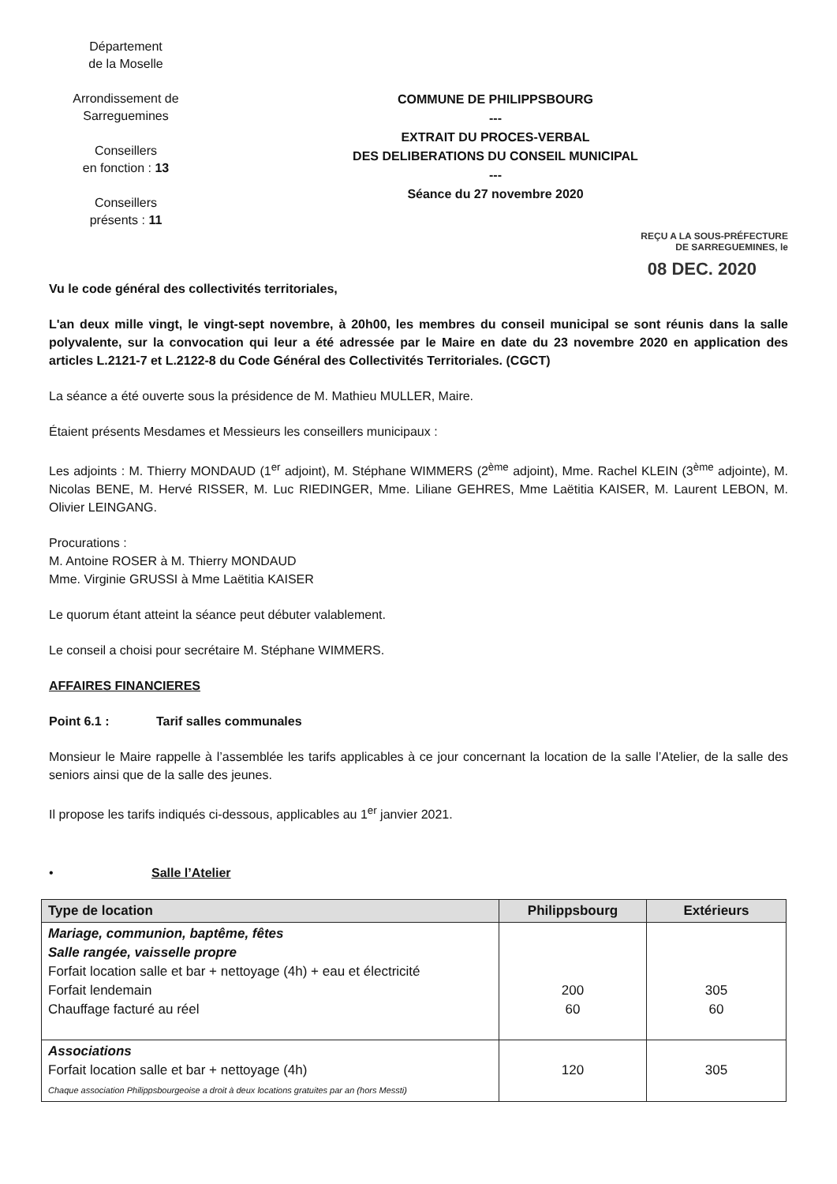Département
de la Moselle
Arrondissement de
Sarreguemines
Conseillers
en fonction : 13
Conseillers
présents : 11
COMMUNE DE PHILIPPSBOURG
---
EXTRAIT DU PROCES-VERBAL
DES DELIBERATIONS DU CONSEIL MUNICIPAL
---
Séance du 27 novembre 2020
REÇU A LA SOUS-PRÉFECTURE
DE SARREGUEMINES, le
08 DEC. 2020
Vu le code général des collectivités territoriales,
L'an deux mille vingt, le vingt-sept novembre, à 20h00, les membres du conseil municipal se sont réunis dans la salle polyvalente, sur la convocation qui leur a été adressée par le Maire en date du 23 novembre 2020 en application des articles L.2121-7 et L.2122-8 du Code Général des Collectivités Territoriales. (CGCT)
La séance a été ouverte sous la présidence de M. Mathieu MULLER, Maire.
Étaient présents Mesdames et Messieurs les conseillers municipaux :
Les adjoints : M. Thierry MONDAUD (1<sup>er</sup> adjoint), M. Stéphane WIMMERS (2<sup>ème</sup> adjoint), Mme. Rachel KLEIN (3<sup>ème</sup> adjointe), M. Nicolas BENE, M. Hervé RISSER, M. Luc RIEDINGER, Mme. Liliane GEHRES, Mme Laëtitia KAISER, M. Laurent LEBON, M. Olivier LEINGANG.
Procurations :
M. Antoine ROSER à M. Thierry MONDAUD
Mme. Virginie GRUSSI à Mme Laëtitia KAISER
Le quorum étant atteint la séance peut débuter valablement.
Le conseil a choisi pour secrétaire M. Stéphane WIMMERS.
AFFAIRES FINANCIERES
Point 6.1 : Tarif salles communales
Monsieur le Maire rappelle à l’assemblée les tarifs applicables à ce jour concernant la location de la salle l’Atelier, de la salle des seniors ainsi que de la salle des jeunes.
Il propose les tarifs indiqués ci-dessous, applicables au 1<sup>er</sup> janvier 2021.
• Salle l’Atelier
| Type de location | Philippsbourg | Extérieurs |
| --- | --- | --- |
| Mariage, communion, baptême, fêtes Salle rangée, vaisselle propre Forfait location salle et bar + nettoyage (4h) + eau et électricité Forfait lendemain Chauffage facturé au réel | 200 60 | 305 60 |
| Associations Forfait location salle et bar + nettoyage (4h) Chaque association Philippsbourgeoise a droit à deux locations gratuites par an (hors Messti) | 120 | 305 |